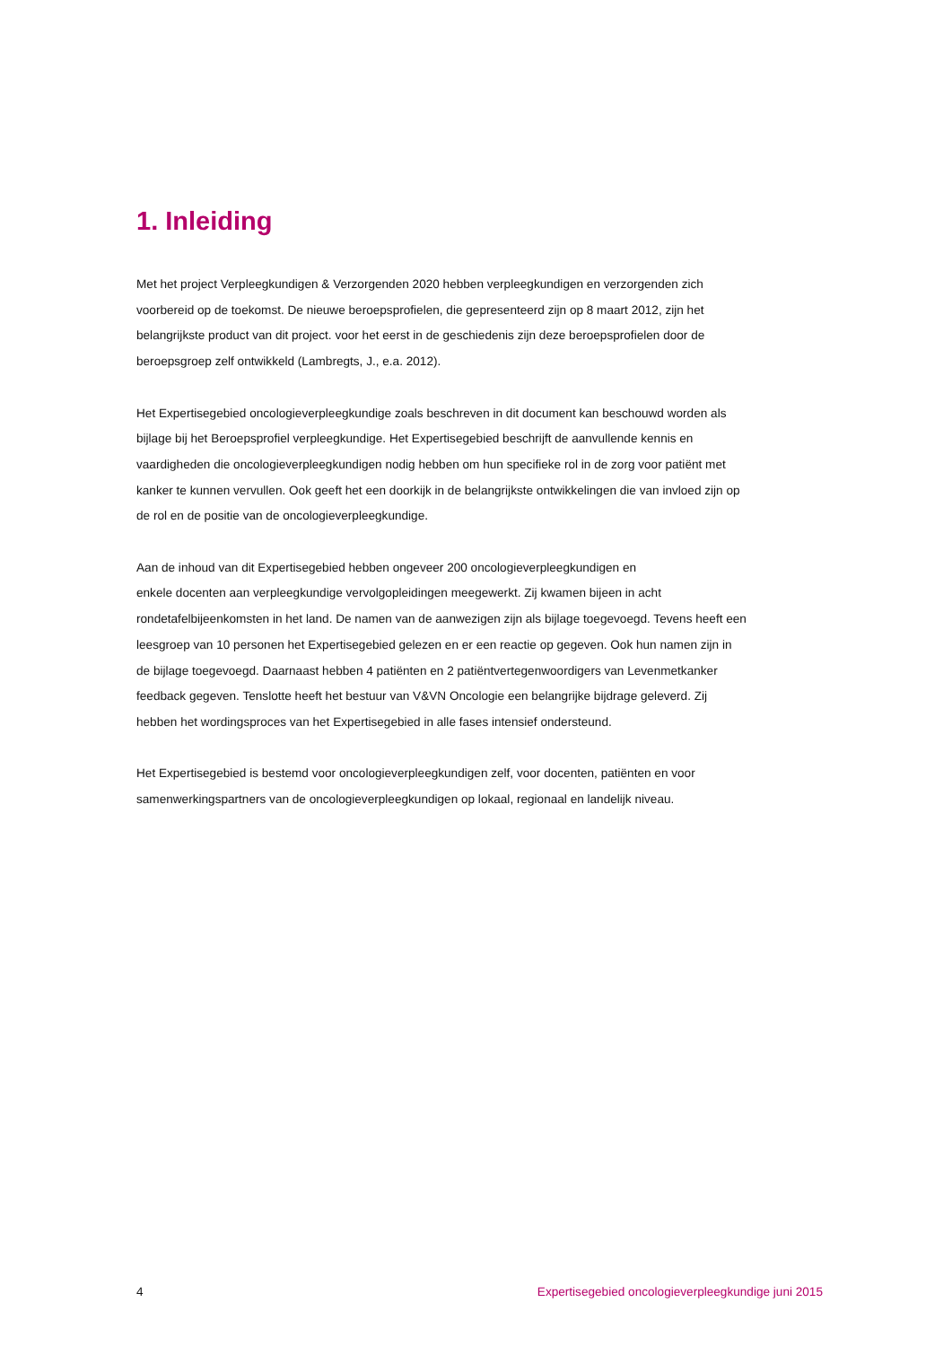1. Inleiding
Met het project Verpleegkundigen & Verzorgenden 2020 hebben verpleegkundigen en verzorgenden zich voorbereid op de toekomst. De nieuwe beroepsprofielen, die gepresenteerd zijn op 8 maart 2012, zijn het belangrijkste product van dit project. voor het eerst in de geschiedenis zijn deze beroepsprofielen door de beroepsgroep zelf ontwikkeld (Lambregts, J., e.a. 2012).
Het Expertisegebied oncologieverpleegkundige zoals beschreven in dit document kan beschouwd worden als bijlage bij het Beroepsprofiel verpleegkundige. Het Expertisegebied beschrijft de aanvullende kennis en vaardigheden die oncologieverpleegkundigen nodig hebben om hun specifieke rol in de zorg voor patiënt met kanker te kunnen vervullen. Ook geeft het een doorkijk in de belangrijkste ontwikkelingen die van invloed zijn op de rol en de positie van de oncologieverpleegkundige.
Aan de inhoud van dit Expertisegebied hebben ongeveer 200 oncologieverpleegkundigen en
enkele docenten aan verpleegkundige vervolgopleidingen meegewerkt. Zij kwamen bijeen in acht rondetafelbijeenkomsten in het land. De namen van de aanwezigen zijn als bijlage toegevoegd. Tevens heeft een leesgroep van 10 personen het Expertisegebied gelezen en er een reactie op gegeven. Ook hun namen zijn in de bijlage toegevoegd. Daarnaast hebben 4 patiënten en 2 patiëntvertegenwoordigers van Levenmetkanker feedback gegeven. Tenslotte heeft het bestuur van V&VN Oncologie een belangrijke bijdrage geleverd. Zij hebben het wordingsproces van het Expertisegebied in alle fases intensief ondersteund.
Het Expertisegebied is bestemd voor oncologieverpleegkundigen zelf, voor docenten, patiënten en voor samenwerkingspartners van de oncologieverpleegkundigen op lokaal, regionaal en landelijk niveau.
4 Expertisegebied oncologieverpleegkundige juni 2015